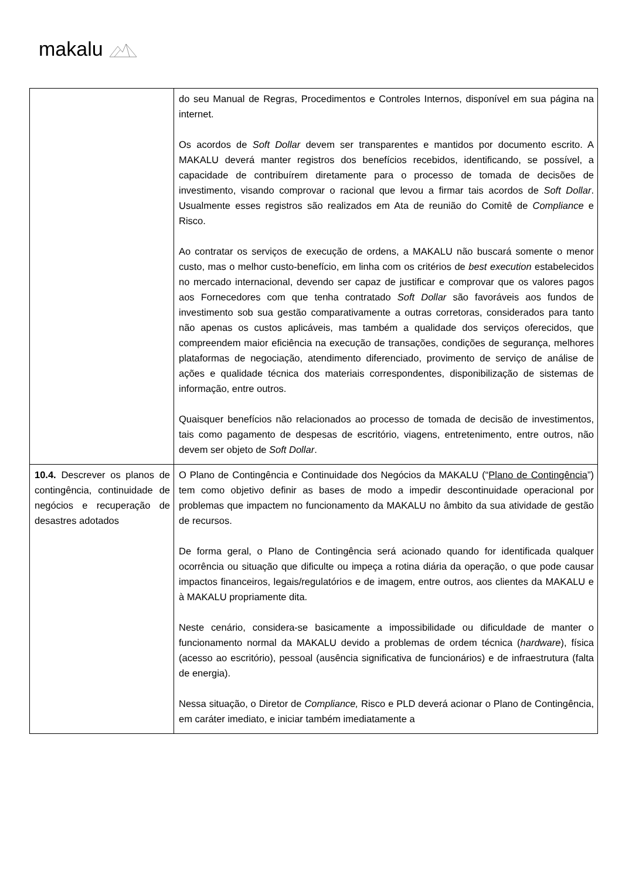makalu
| | do seu Manual de Regras, Procedimentos e Controles Internos, disponível em sua página na internet. Os acordos de Soft Dollar devem ser transparentes e mantidos por documento escrito. A MAKALU deverá manter registros dos benefícios recebidos, identificando, se possível, a capacidade de contribuírem diretamente para o processo de tomada de decisões de investimento, visando comprovar o racional que levou a firmar tais acordos de Soft Dollar . Usualmente esses registros são realizados em Ata de reunião do Comitê de Compliance e Risco. Ao contratar os serviços de execução de ordens, a MAKALU não buscará somente o menor custo, mas o melhor custo-benefício, em linha com os critérios de best execution estabelecidos no mercado internacional, devendo ser capaz de justificar e comprovar que os valores pagos aos Fornecedores com que tenha contratado Soft Dollar são favoráveis aos fundos de investimento sob sua gestão comparativamente a outras corretoras, considerados para tanto não apenas os custos aplicáveis, mas também a qualidade dos serviços oferecidos, que compreendem maior eficiência na execução de transações, condições de segurança, melhores plataformas de negociação, atendimento diferenciado, provimento de serviço de análise de ações e qualidade técnica dos materiais correspondentes, disponibilização de sistemas de informação, entre outros. Quaisquer benefícios não relacionados ao processo de tomada de decisão de investimentos, tais como pagamento de despesas de escritório, viagens, entretenimento, entre outros, não devem ser objeto de Soft Dollar . |
| 10.4. Descrever os planos de contingência, continuidade de negócios e recuperação de desastres adotados | O Plano de Contingência e Continuidade dos Negócios da MAKALU (“ Plano de Contingência ”) tem como objetivo definir as bases de modo a impedir descontinuidade operacional por problemas que impactem no funcionamento da MAKALU no âmbito da sua atividade de gestão de recursos. De forma geral, o Plano de Contingência será acionado quando for identificada qualquer ocorrência ou situação que dificulte ou impeça a rotina diária da operação, o que pode causar impactos financeiros, legais/regulatórios e de imagem, entre outros, aos clientes da MAKALU e à MAKALU propriamente dita. Neste cenário, considera-se basicamente a impossibilidade ou dificuldade de manter o funcionamento normal da MAKALU devido a problemas de ordem técnica ( hardware ), física (acesso ao escritório), pessoal (ausência significativa de funcionários) e de infraestrutura (falta de energia). Nessa situação, o Diretor de Compliance, Risco e PLD deverá acionar o Plano de Contingência, em caráter imediato, e iniciar também imediatamente a |